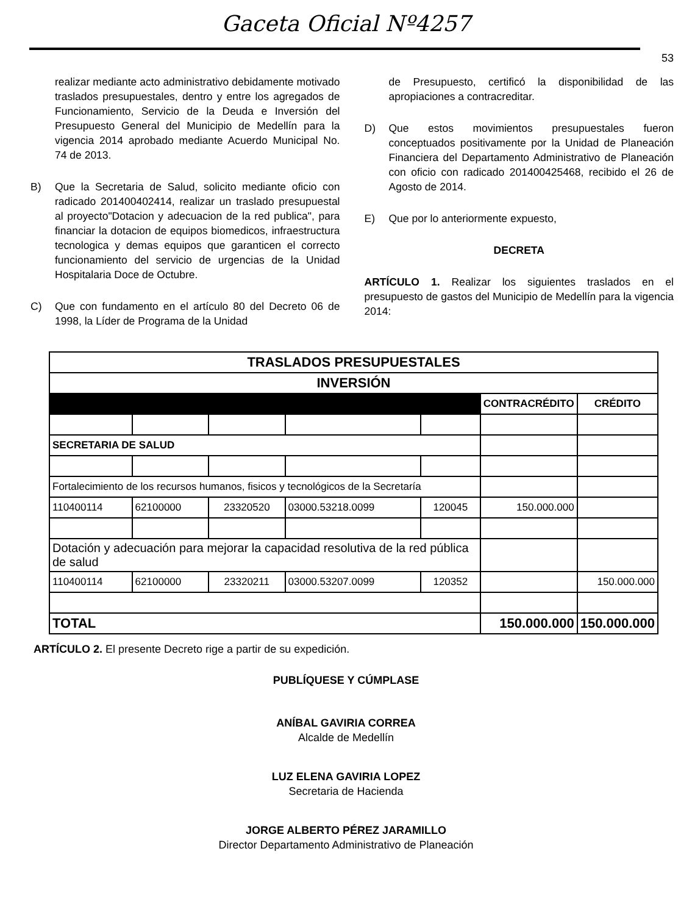Gaceta Oficial Nº4257
53
realizar mediante acto administrativo debidamente motivado traslados presupuestales, dentro y entre los agregados de Funcionamiento, Servicio de la Deuda e Inversión del Presupuesto General del Municipio de Medellín para la vigencia 2014 aprobado mediante Acuerdo Municipal No. 74 de 2013.
B) Que la Secretaria de Salud, solicito mediante oficio con radicado 201400402414, realizar un traslado presupuestal al proyecto"Dotacion y adecuacion de la red publica", para financiar la dotacion de equipos biomedicos, infraestructura tecnologica y demas equipos que garanticen el correcto funcionamiento del servicio de urgencias de la Unidad Hospitalaria Doce de Octubre.
C) Que con fundamento en el artículo 80 del Decreto 06 de 1998, la Líder de Programa de la Unidad
de Presupuesto, certificó la disponibilidad de las apropiaciones a contracreditar.
D) Que estos movimientos presupuestales fueron conceptuados positivamente por la Unidad de Planeación Financiera del Departamento Administrativo de Planeación con oficio con radicado 201400425468, recibido el 26 de Agosto de 2014.
E) Que por lo anteriormente expuesto,
DECRETA
ARTÍCULO 1. Realizar los siguientes traslados en el presupuesto de gastos del Municipio de Medellín para la vigencia 2014:
| TRASLADOS PRESUPUESTALES | | | | | | |
| --- | --- | --- | --- | --- | --- | --- |
| INVERSIÓN | | | | | | |
| | | | | | CONTRACRÉDITO | CRÉDITO |
| SECRETARIA DE SALUD | | | | | | |
| Fortalecimiento de los recursos humanos, fisicos y tecnológicos de la Secretaría | | | | | | |
| 110400114 | 62100000 | 23320520 | 03000.53218.0099 | 120045 | 150.000.000 | |
| Dotación y adecuación para mejorar la capacidad resolutiva de la red pública de salud | | | | | | |
| 110400114 | 62100000 | 23320211 | 03000.53207.0099 | 120352 | | 150.000.000 |
| TOTAL | | | | | 150.000.000 | 150.000.000 |
ARTÍCULO 2. El presente Decreto rige a partir de su expedición.
PUBLÍQUESE Y CÚMPLASE
ANÍBAL GAVIRIA CORREA
Alcalde de Medellín
LUZ ELENA GAVIRIA LOPEZ
Secretaria de Hacienda
JORGE ALBERTO PÉREZ JARAMILLO
Director Departamento Administrativo de Planeación